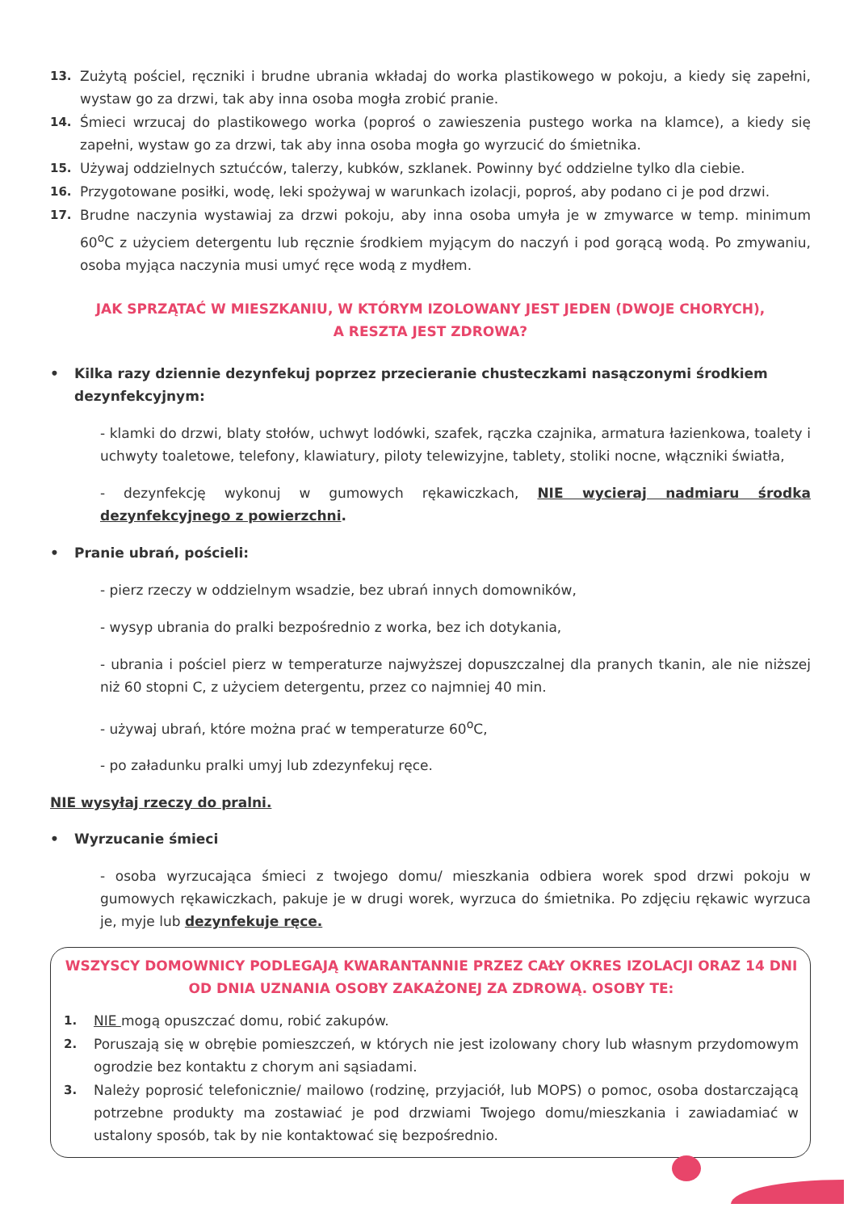13. Zużytą pościel, ręczniki i brudne ubrania wkładaj do worka plastikowego w pokoju, a kiedy się zapełni, wystaw go za drzwi, tak aby inna osoba mogła zrobić pranie.
14. Śmieci wrzucaj do plastikowego worka (poproś o zawieszenia pustego worka na klamce), a kiedy się zapełni, wystaw go za drzwi, tak aby inna osoba mogła go wyrzucić do śmietnika.
15. Używaj oddzielnych sztućców, talerzy, kubków, szklanek. Powinny być oddzielne tylko dla ciebie.
16. Przygotowane posiłki, wodę, leki spożywaj w warunkach izolacji, poproś, aby podano ci je pod drzwi.
17. Brudne naczynia wystawiaj za drzwi pokoju, aby inna osoba umyła je w zmywarce w temp. minimum 60<sup>o</sup>C z użyciem detergentu lub ręcznie środkiem myjącym do naczyń i pod gorącą wodą. Po zmywaniu, osoba myjąca naczynia musi umyć ręce wodą z mydłem.
JAK SPRZĄTAĆ W MIESZKANIU, W KTÓRYM IZOLOWANY JEST JEDEN (DWOJE CHORYCH),
A RESZTA JEST ZDROWA?
• Kilka razy dziennie dezynfekuj poprzez przecieranie chusteczkami nasączonymi środkiem dezynfekcyjnym:
- klamki do drzwi, blaty stołów, uchwyt lodówki, szafek, rączka czajnika, armatura łazienkowa, toalety i uchwyty toaletowe, telefony, klawiatury, piloty telewizyjne, tablety, stoliki nocne, włączniki światła,
- dezynfekcję wykonuj w gumowych rękawiczkach, NIE wycieraj nadmiaru środka dezynfekcyjnego z powierzchni.
• Pranie ubrań, pościeli:
- pierz rzeczy w oddzielnym wsadzie, bez ubrań innych domowników,
- wysyp ubrania do pralki bezpośrednio z worka, bez ich dotykania,
- ubrania i pościel pierz w temperaturze najwyższej dopuszczalnej dla pranych tkanin, ale nie niższej niż 60 stopni C, z użyciem detergentu, przez co najmniej 40 min.
- używaj ubrań, które można prać w temperaturze 60<sup>o</sup>C,
- po załadunku pralki umyj lub zdezynfekuj ręce.
NIE wysyłaj rzeczy do pralni.
• Wyrzucanie śmieci
- osoba wyrzucająca śmieci z twojego domu/ mieszkania odbiera worek spod drzwi pokoju w gumowych rękawiczkach, pakuje je w drugi worek, wyrzuca do śmietnika. Po zdjęciu rękawic wyrzuca je, myje lub dezynfekuje ręce.
WSZYSCY DOMOWNICY PODLEGAJĄ KWARANTANNIE PRZEZ CAŁY OKRES IZOLACJI ORAZ 14 DNI
OD DNIA UZNANIA OSOBY ZAKAŻONEJ ZA ZDROWĄ. OSOBY TE:
1. NIE mogą opuszczać domu, robić zakupów.
2. Poruszają się w obrębie pomieszczeń, w których nie jest izolowany chory lub własnym przydomowym ogrodzie bez kontaktu z chorym ani sąsiadami.
3. Należy poprosić telefonicznie/ mailowo (rodzinę, przyjaciół, lub MOPS) o pomoc, osoba dostarczającą potrzebne produkty ma zostawiać je pod drzwiami Twojego domu/mieszkania i zawiadamiać w ustalony sposób, tak by nie kontaktować się bezpośrednio.